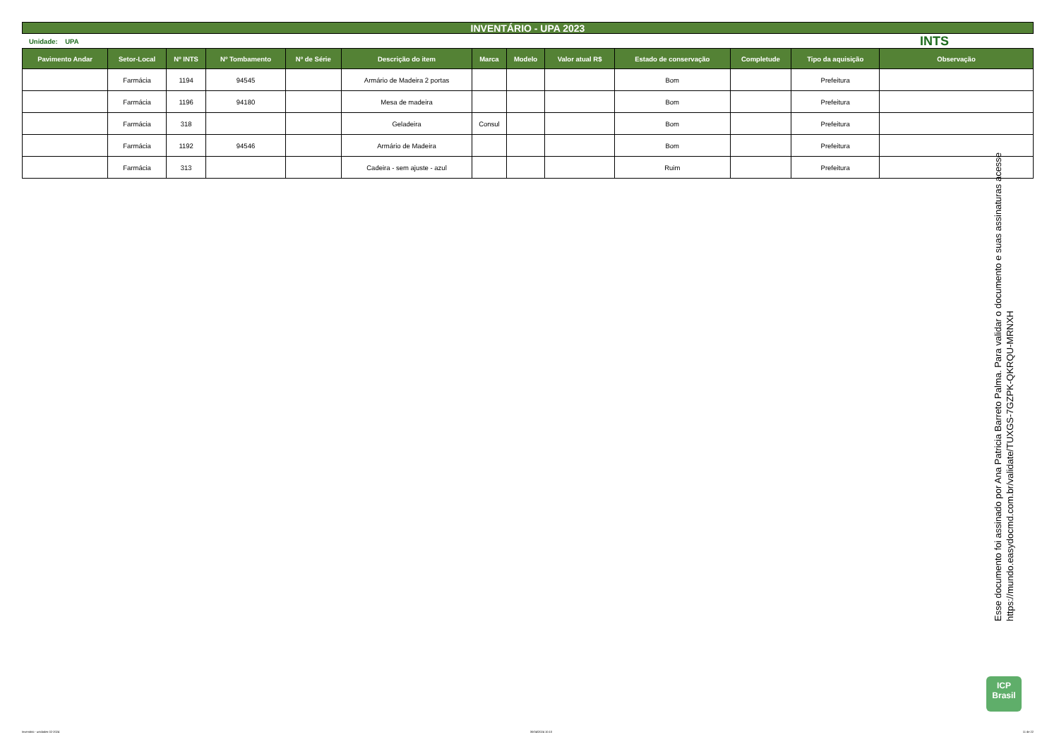INVENTÁRIO - UPA 2023
Unidade: UPA INTS
| Pavimento Andar | Setor-Local | Nº INTS | Nº Tombamento | Nº de Série | Descrição do item | Marca | Modelo | Valor atual R$ | Estado de conservação | Completude | Tipo da aquisição | Observação |
| --- | --- | --- | --- | --- | --- | --- | --- | --- | --- | --- | --- | --- |
| | Farmácia | 1194 | 94545 | | Armário de Madeira 2 portas | | | | Bom | | Prefeitura | |
| | Farmácia | 1196 | 94180 | | Mesa de madeira | | | | Bom | | Prefeitura | |
| | Farmácia | 318 | | | Geladeira | Consul | | | Bom | | Prefeitura | |
| | Farmácia | 1192 | 94546 | | Armário de Madeira | | | | Bom | | Prefeitura | |
| | Farmácia | 313 | | | Cadeira - sem ajuste - azul | | | | Ruim | | Prefeitura | |
Esse documento foi assinado por Ana Patricia Barreto Palma. Para validar o documento e suas assinaturas acesse
https://mundo.easydocmd.com.br/validate/TUXGS-7GZPK-QKRQU-MRNXH
ICP
Brasil
Inventário - unidades 02-2024 30/04/2024 10:10 11 de 22